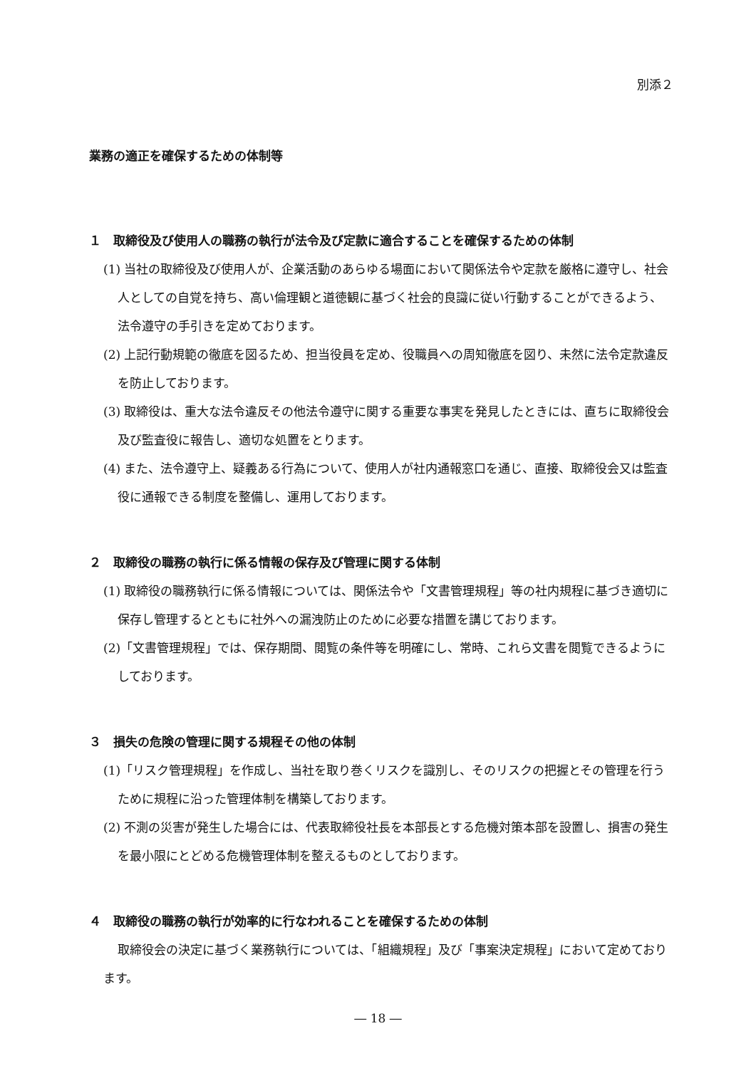別添２
業務の適正を確保するための体制等
１　取締役及び使用人の職務の執行が法令及び定款に適合することを確保するための体制
(1) 当社の取締役及び使用人が、企業活動のあらゆる場面において関係法令や定款を厳格に遵守し、社会人としての自覚を持ち、高い倫理観と道徳観に基づく社会的良識に従い行動することができるよう、法令遵守の手引きを定めております。
(2) 上記行動規範の徹底を図るため、担当役員を定め、役職員への周知徹底を図り、未然に法令定款違反を防止しております。
(3) 取締役は、重大な法令違反その他法令遵守に関する重要な事実を発見したときには、直ちに取締役会及び監査役に報告し、適切な処置をとります。
(4) また、法令遵守上、疑義ある行為について、使用人が社内通報窓口を通じ、直接、取締役会又は監査役に通報できる制度を整備し、運用しております。
２　取締役の職務の執行に係る情報の保存及び管理に関する体制
(1) 取締役の職務執行に係る情報については、関係法令や「文書管理規程」等の社内規程に基づき適切に保存し管理するとともに社外への漏洩防止のために必要な措置を講じております。
(2)「文書管理規程」では、保存期間、閲覧の条件等を明確にし、常時、これら文書を閲覧できるようにしております。
３　損失の危険の管理に関する規程その他の体制
(1)「リスク管理規程」を作成し、当社を取り巻くリスクを識別し、そのリスクの把握とその管理を行うために規程に沿った管理体制を構築しております。
(2) 不測の災害が発生した場合には、代表取締役社長を本部長とする危機対策本部を設置し、損害の発生を最小限にとどめる危機管理体制を整えるものとしております。
４　取締役の職務の執行が効率的に行なわれることを確保するための体制
取締役会の決定に基づく業務執行については、「組織規程」及び「事案決定規程」において定めております。
― 18 ―